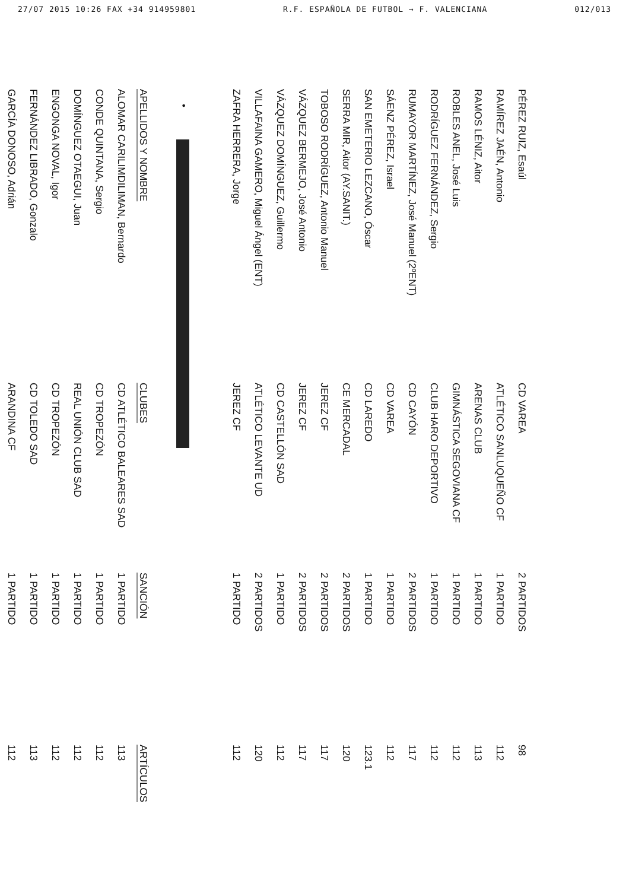27/07 2015 10:26 FAX +34 914959801 R.F. ESPAÑOLA DE FUTBOL → F. VALENCIANA 012/013
| PÉREZ RUIZ, Esaúl | CD VAREA | 2 PARTIDOS | 98 |
| RAMÍREZ JAÉN, Antonio | ATLÉTICO SANLUQUEÑO CF | 1 PARTIDO | 112 |
| RAMOS LÉNIZ, Aitor | ARENAS CLUB | 1 PARTIDO | 113 |
| ROBLES ANEL, José Luis | GIMNÁSTICA SEGOVIANA CF | 1 PARTIDO | 112 |
| RODRÍGUEZ FERNÁNDEZ, Sergio | CLUB HARO DEPORTIVO | 1 PARTIDO | 112 |
| RUMAYOR MARTÍNEZ, José Manuel (2ºENT) | CD CAYÓN | 2 PARTIDOS | 117 |
| SÁENZ PÉREZ, Israel | CD VAREA | 1 PARTIDO | 112 |
| SAN EMETERIO LEZCANO, Óscar | CD LAREDO | 1 PARTIDO | 123.1 |
| SERRA MIR, Aitor (AY.SANIT.) | CE MERCADAL | 2 PARTIDOS | 120 |
| TOBOSO RODRÍGUEZ, Antonio Manuel | JEREZ CF | 2 PARTIDOS | 117 |
| VÁZQUEZ BERMEJO, José Antonio | JEREZ CF | 2 PARTIDOS | 117 |
| VÁZQUEZ DOMÍNGUEZ, Guillermo | CD CASTELLÓN SAD | 1 PARTIDO | 112 |
| VILLAFAINA GAMERO, Miguel Ángel (ENT) | ATLÉTICO LEVANTE UD | 2 PARTIDOS | 120 |
| ZAFRA HERRERA, Jorge | JEREZ CF | 1 PARTIDO | 112 |
•
| APELLIDOS Y NOMBRE | CLUBES | SANCIÓN | ARTÍCULOS |
| --- | --- | --- | --- |
| ALOMAR CARILIMDILIMAN, Bernardo | CD ATLÉTICO BALEARES SAD | 1 PARTIDO | 113 |
| CONDE QUINTANA, Sergio | CD TROPEZÓN | 1 PARTIDO | 112 |
| DOMÍNGUEZ OTAEGUI, Juan | REAL UNIÓN CLUB SAD | 1 PARTIDO | 112 |
| ENGONGA NOVAL, Igor | CD TROPEZÓN | 1 PARTIDO | 112 |
| FERNÁNDEZ LIBRADO, Gonzalo | CD TOLEDO SAD | 1 PARTIDO | 113 |
| GARCÍA DONOSO, Adrián | ARANDINA CF | 1 PARTIDO | 112 |